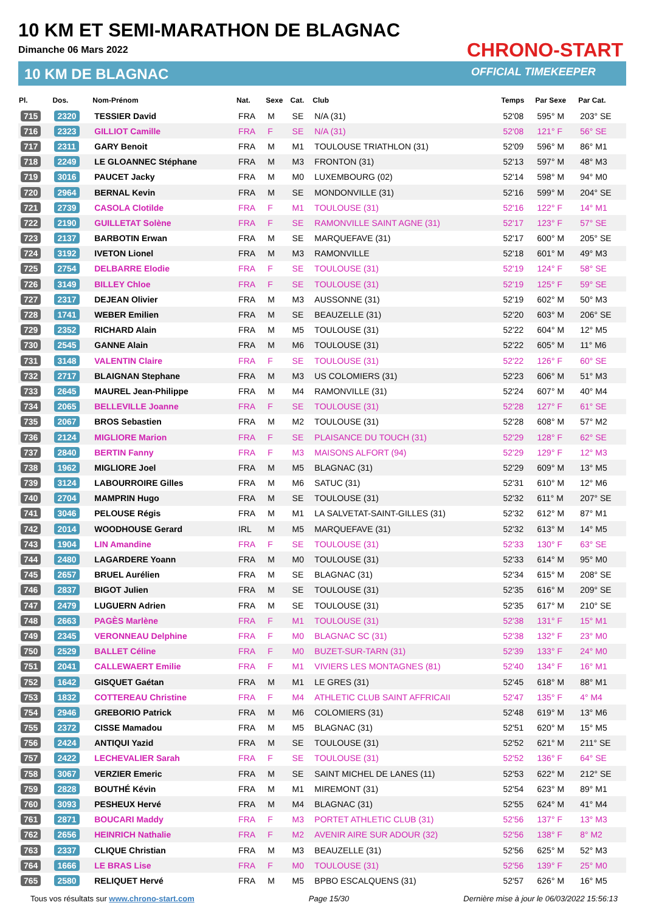10 KM ET SEMI-MARATHON DE BLAGNAC
Dimanche 06 Mars 2022
10 KM DE BLAGNAC
CHRONO-START
OFFICIAL TIMEKEEPER
| Pl. | Dos. | Nom-Prénom | Nat. | Sexe | Cat. | Club | Temps | Par Sexe | Par Cat. |
| --- | --- | --- | --- | --- | --- | --- | --- | --- | --- |
| 715 | 2320 | TESSIER David | FRA | M | SE | N/A (31) | 52'08 | 595° M | 203° SE |
| 716 | 2323 | GILLIOT Camille | FRA | F | SE | N/A (31) | 52'08 | 121° F | 56° SE |
| 717 | 2311 | GARY Benoit | FRA | M | M1 | TOULOUSE TRIATHLON (31) | 52'09 | 596° M | 86° M1 |
| 718 | 2249 | LE GLOANNEC Stéphane | FRA | M | M3 | FRONTON (31) | 52'13 | 597° M | 48° M3 |
| 719 | 3016 | PAUCET Jacky | FRA | M | M0 | LUXEMBOURG (02) | 52'14 | 598° M | 94° M0 |
| 720 | 2964 | BERNAL Kevin | FRA | M | SE | MONDONVILLE (31) | 52'16 | 599° M | 204° SE |
| 721 | 2739 | CASOLA Clotilde | FRA | F | M1 | TOULOUSE (31) | 52'16 | 122° F | 14° M1 |
| 722 | 2190 | GUILLETAT Solène | FRA | F | SE | RAMONVILLE SAINT AGNE (31) | 52'17 | 123° F | 57° SE |
| 723 | 2137 | BARBOTIN Erwan | FRA | M | SE | MARQUEFAVE (31) | 52'17 | 600° M | 205° SE |
| 724 | 3192 | IVETON Lionel | FRA | M | M3 | RAMONVILLE | 52'18 | 601° M | 49° M3 |
| 725 | 2754 | DELBARRE Elodie | FRA | F | SE | TOULOUSE (31) | 52'19 | 124° F | 58° SE |
| 726 | 3149 | BILLEY Chloe | FRA | F | SE | TOULOUSE (31) | 52'19 | 125° F | 59° SE |
| 727 | 2317 | DEJEAN Olivier | FRA | M | M3 | AUSSONNE (31) | 52'19 | 602° M | 50° M3 |
| 728 | 1741 | WEBER Emilien | FRA | M | SE | BEAUZELLE (31) | 52'20 | 603° M | 206° SE |
| 729 | 2352 | RICHARD Alain | FRA | M | M5 | TOULOUSE (31) | 52'22 | 604° M | 12° M5 |
| 730 | 2545 | GANNE Alain | FRA | M | M6 | TOULOUSE (31) | 52'22 | 605° M | 11° M6 |
| 731 | 3148 | VALENTIN Claire | FRA | F | SE | TOULOUSE (31) | 52'22 | 126° F | 60° SE |
| 732 | 2717 | BLAIGNAN Stephane | FRA | M | M3 | US COLOMIERS (31) | 52'23 | 606° M | 51° M3 |
| 733 | 2645 | MAUREL Jean-Philippe | FRA | M | M4 | RAMONVILLE (31) | 52'24 | 607° M | 40° M4 |
| 734 | 2065 | BELLEVILLE Joanne | FRA | F | SE | TOULOUSE (31) | 52'28 | 127° F | 61° SE |
| 735 | 2067 | BROS Sebastien | FRA | M | M2 | TOULOUSE (31) | 52'28 | 608° M | 57° M2 |
| 736 | 2124 | MIGLIORE Marion | FRA | F | SE | PLAISANCE DU TOUCH (31) | 52'29 | 128° F | 62° SE |
| 737 | 2840 | BERTIN Fanny | FRA | F | M3 | MAISONS ALFORT (94) | 52'29 | 129° F | 12° M3 |
| 738 | 1962 | MIGLIORE Joel | FRA | M | M5 | BLAGNAC (31) | 52'29 | 609° M | 13° M5 |
| 739 | 3124 | LABOURROIRE Gilles | FRA | M | M6 | SATUC (31) | 52'31 | 610° M | 12° M6 |
| 740 | 2704 | MAMPRIN Hugo | FRA | M | SE | TOULOUSE (31) | 52'32 | 611° M | 207° SE |
| 741 | 3046 | PELOUSE Régis | FRA | M | M1 | LA SALVETAT-SAINT-GILLES (31) | 52'32 | 612° M | 87° M1 |
| 742 | 2014 | WOODHOUSE Gerard | IRL | M | M5 | MARQUEFAVE (31) | 52'32 | 613° M | 14° M5 |
| 743 | 1904 | LIN Amandine | FRA | F | SE | TOULOUSE (31) | 52'33 | 130° F | 63° SE |
| 744 | 2480 | LAGARDERE Yoann | FRA | M | M0 | TOULOUSE (31) | 52'33 | 614° M | 95° M0 |
| 745 | 2657 | BRUEL Aurélien | FRA | M | SE | BLAGNAC (31) | 52'34 | 615° M | 208° SE |
| 746 | 2837 | BIGOT Julien | FRA | M | SE | TOULOUSE (31) | 52'35 | 616° M | 209° SE |
| 747 | 2479 | LUGUERN Adrien | FRA | M | SE | TOULOUSE (31) | 52'35 | 617° M | 210° SE |
| 748 | 2663 | PAGÈS Marlène | FRA | F | M1 | TOULOUSE (31) | 52'38 | 131° F | 15° M1 |
| 749 | 2345 | VERONNEAU Delphine | FRA | F | M0 | BLAGNAC SC (31) | 52'38 | 132° F | 23° M0 |
| 750 | 2529 | BALLET Céline | FRA | F | M0 | BUZET-SUR-TARN (31) | 52'39 | 133° F | 24° M0 |
| 751 | 2041 | CALLEWAERT Emilie | FRA | F | M1 | VIVIERS LES MONTAGNES (81) | 52'40 | 134° F | 16° M1 |
| 752 | 1642 | GISQUET Gaétan | FRA | M | M1 | LE GRES (31) | 52'45 | 618° M | 88° M1 |
| 753 | 1832 | COTTEREAU Christine | FRA | F | M4 | ATHLETIC CLUB SAINT AFFRICAII | 52'47 | 135° F | 4° M4 |
| 754 | 2946 | GREBORIO Patrick | FRA | M | M6 | COLOMIERS (31) | 52'48 | 619° M | 13° M6 |
| 755 | 2372 | CISSE Mamadou | FRA | M | M5 | BLAGNAC (31) | 52'51 | 620° M | 15° M5 |
| 756 | 2424 | ANTIQUI Yazid | FRA | M | SE | TOULOUSE (31) | 52'52 | 621° M | 211° SE |
| 757 | 2422 | LECHEVALIER Sarah | FRA | F | SE | TOULOUSE (31) | 52'52 | 136° F | 64° SE |
| 758 | 3067 | VERZIER Emeric | FRA | M | SE | SAINT MICHEL DE LANES (11) | 52'53 | 622° M | 212° SE |
| 759 | 2828 | BOUTHÉ Kévin | FRA | M | M1 | MIREMONT (31) | 52'54 | 623° M | 89° M1 |
| 760 | 3093 | PESHEUX Hervé | FRA | M | M4 | BLAGNAC (31) | 52'55 | 624° M | 41° M4 |
| 761 | 2871 | BOUCARI Maddy | FRA | F | M3 | PORTET ATHLETIC CLUB (31) | 52'56 | 137° F | 13° M3 |
| 762 | 2656 | HEINRICH Nathalie | FRA | F | M2 | AVENIR AIRE SUR ADOUR (32) | 52'56 | 138° F | 8° M2 |
| 763 | 2337 | CLIQUE Christian | FRA | M | M3 | BEAUZELLE (31) | 52'56 | 625° M | 52° M3 |
| 764 | 1666 | LE BRAS Lise | FRA | F | M0 | TOULOUSE (31) | 52'56 | 139° F | 25° M0 |
| 765 | 2580 | RELIQUET Hervé | FRA | M | M5 | BPBO ESCALQUENS (31) | 52'57 | 626° M | 16° M5 |
Tous vos résultats sur www.chrono-start.com Page 15/30 Dernière mise à jour le 06/03/2022 15:56:13